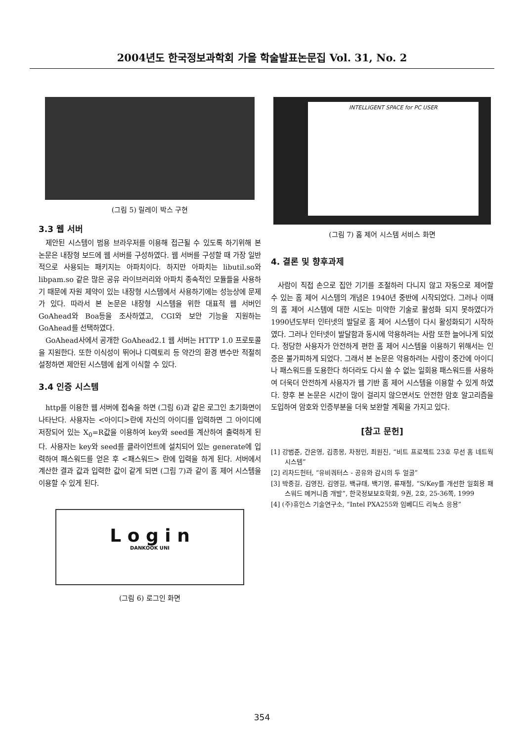2004년도 한국정보과학회 가을 학술발표논문집 Vol. 31, No. 2
(그림 5) 릴레이 박스 구현
3.3 웹 서버
제안된 시스템이 범용 브라우저를 이용해 접근될 수 있도록 하기위해 본 논문은 내장형 보드에 웹 서버를 구성하였다. 웹 서버를 구성할 때 가장 일반적으로 사용되는 패키지는 아파치이다. 하지만 아파치는 libutil.so와 libpam.so 같은 많은 공유 라이브러리와 아파치 종속적인 모듈들을 사용하기 때문에 자원 제약이 있는 내장형 시스템에서 사용하기에는 성능상에 문제가 있다. 따라서 본 논문은 내장형 시스템을 위한 대표적 웹 서버인 GoAhead와 Boa등을 조사하였고, CGI와 보안 기능을 지원하는 GoAhead를 선택하였다.
GoAhead사에서 공개한 GoAhead2.1 웹 서버는 HTTP 1.0 프로토콜을 지원한다. 또한 이식성이 뛰어나 디렉토리 등 약간의 환경 변수만 적절히 설정하면 제안된 시스템에 쉽게 이식할 수 있다.
3.4 인증 시스템
http를 이용한 웹 서버에 접속을 하면 (그림 6)과 같은 로그인 초기화면이 나타난다. 사용자는 <아이디>란에 자신의 아이디를 입력하면 그 아이디에 저장되어 있는 X<sub>0</sub>=R값을 이용하여 key와 seed를 계산하여 출력하게 된다. 사용자는 key와 seed를 클라이언트에 설치되어 있는 generate에 입력하여 패스워드를 얻은 후 <패스워드> 란에 입력을 하게 된다. 서버에서 계산한 결과 값과 입력한 값이 같게 되면 (그림 7)과 같이 홈 제어 시스템을 이용할 수 있게 된다.
L o g i n
DANKOOK UNI
(그림 6) 로그인 화면
INTELLIGENT SPACE for PC USER
(그림 7) 홈 제어 시스템 서비스 화면
4. 결론 및 향후과제
사람이 직접 손으로 집안 기기를 조절하러 다니지 않고 자동으로 제어할 수 있는 홈 제어 시스템의 개념은 1940년 중반에 시작되었다. 그러나 이때의 홈 제어 시스템에 대한 시도는 미약한 기술로 활성화 되지 못하였다가 1990년도부터 인터넷의 발달로 홈 제어 시스템이 다시 활성화되기 시작하였다. 그러나 인터넷이 발달함과 동시에 악용하려는 사람 또한 늘어나게 되었다. 정당한 사용자가 안전하게 편한 홈 제어 시스템을 이용하기 위해서는 인증은 불가피하게 되었다. 그래서 본 논문은 악용하려는 사람이 중간에 아이디나 패스워드를 도용한다 하더라도 다시 쓸 수 없는 일회용 패스워드를 사용하여 더욱더 안전하게 사용자가 웹 기반 홈 제어 시스템을 이용할 수 있게 하였다. 향후 본 논문은 시간이 많이 걸리지 않으면서도 안전한 암호 알고리즘을 도입하여 암호와 인증부분을 더욱 보완할 계획을 가지고 있다.
[참고 문헌]
[1] 강범준, 간은영, 김종몽, 차정민, 최원진, “비트 프로젝트 23호 무선 홈 네트웍 시스템”
[2] 리차드헌터, “유비쿼터스 - 공유와 감시의 두 얼굴”
[3] 박중길, 김영진, 김영길, 백규태, 백기영, 류재철, “S/Key를 개선한 일회용 패스워드 메커니즘 개발”, 한국정보보호학회, 9권, 2호, 25-36쪽, 1999
[4] (주)휴인스 기술연구소, “Intel PXA255와 임베디드 리눅스 응용”
354